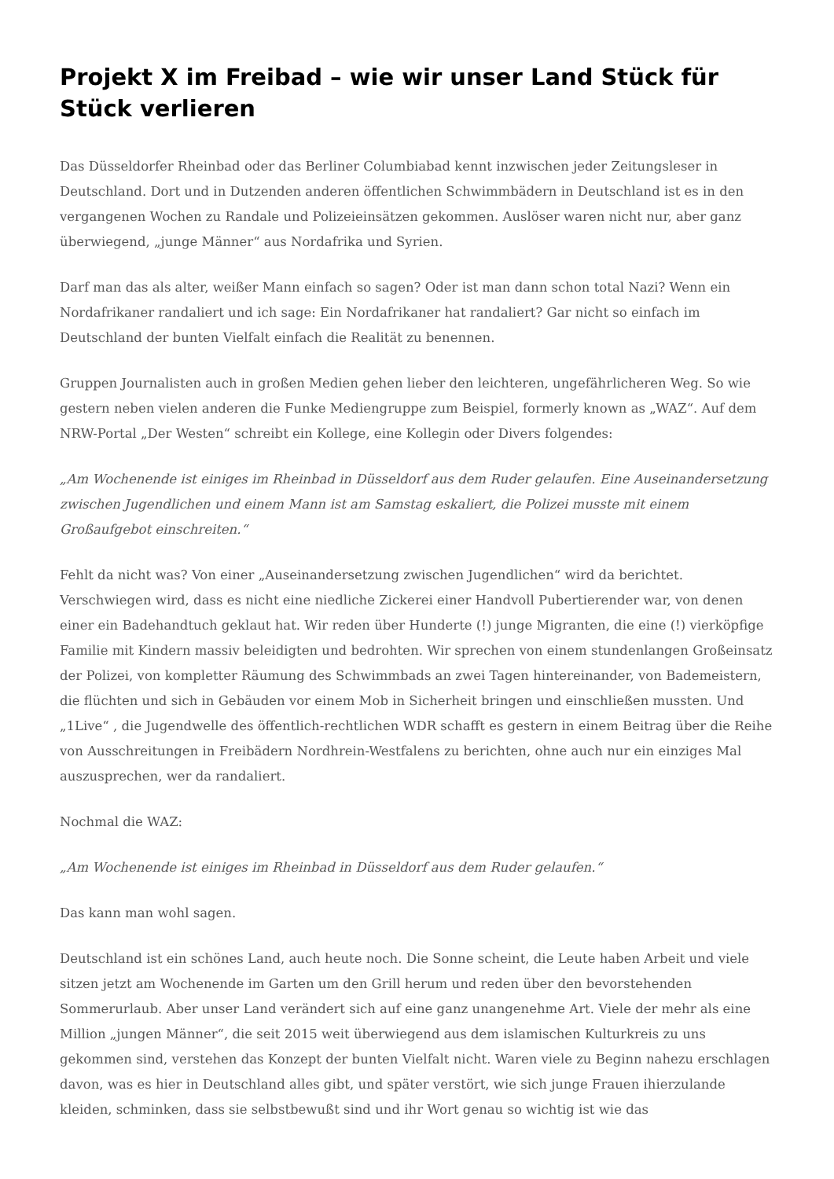Projekt X im Freibad – wie wir unser Land Stück für Stück verlieren
Das Düsseldorfer Rheinbad oder das Berliner Columbiabad kennt inzwischen jeder Zeitungsleser in Deutschland. Dort und in Dutzenden anderen öffentlichen Schwimmbädern in Deutschland ist es in den vergangenen Wochen zu Randale und Polizeieinsätzen gekommen. Auslöser waren nicht nur, aber ganz überwiegend, „junge Männer“ aus Nordafrika und Syrien.
Darf man das als alter, weißer Mann einfach so sagen? Oder ist man dann schon total Nazi? Wenn ein Nordafrikaner randaliert und ich sage: Ein Nordafrikaner hat randaliert? Gar nicht so einfach im Deutschland der bunten Vielfalt einfach die Realität zu benennen.
Gruppen Journalisten auch in großen Medien gehen lieber den leichteren, ungefährlicheren Weg. So wie gestern neben vielen anderen die Funke Mediengruppe zum Beispiel, formerly known as „WAZ“. Auf dem NRW-Portal „Der Westen“ schreibt ein Kollege, eine Kollegin oder Divers folgendes:
„Am Wochenende ist einiges im Rheinbad in Düsseldorf aus dem Ruder gelaufen. Eine Auseinandersetzung zwischen Jugendlichen und einem Mann ist am Samstag eskaliert, die Polizei musste mit einem Großaufgebot einschreiten.“
Fehlt da nicht was? Von einer „Auseinandersetzung zwischen Jugendlichen“ wird da berichtet. Verschwiegen wird, dass es nicht eine niedliche Zickerei einer Handvoll Pubertierender war, von denen einer ein Badehandtuch geklaut hat. Wir reden über Hunderte (!) junge Migranten, die eine (!) vierköpfige Familie mit Kindern massiv beleidigten und bedrohten. Wir sprechen von einem stundenlangen Großeinsatz der Polizei, von kompletter Räumung des Schwimmbads an zwei Tagen hintereinander, von Bademeistern, die flüchten und sich in Gebäuden vor einem Mob in Sicherheit bringen und einschließen mussten. Und „1Live“ , die Jugendwelle des öffentlich-rechtlichen WDR schafft es gestern in einem Beitrag über die Reihe von Ausschreitungen in Freibädern Nordhrein-Westfalens zu berichten, ohne auch nur ein einziges Mal auszusprechen, wer da randaliert.
Nochmal die WAZ:
„Am Wochenende ist einiges im Rheinbad in Düsseldorf aus dem Ruder gelaufen.“
Das kann man wohl sagen.
Deutschland ist ein schönes Land, auch heute noch. Die Sonne scheint, die Leute haben Arbeit und viele sitzen jetzt am Wochenende im Garten um den Grill herum und reden über den bevorstehenden Sommerurlaub. Aber unser Land verändert sich auf eine ganz unangenehme Art. Viele der mehr als eine Million „jungen Männer“, die seit 2015 weit überwiegend aus dem islamischen Kulturkreis zu uns gekommen sind, verstehen das Konzept der bunten Vielfalt nicht. Waren viele zu Beginn nahezu erschlagen davon, was es hier in Deutschland alles gibt, und später verstört, wie sich junge Frauen ihierzulande kleiden, schminken, dass sie selbstbewußt sind und ihr Wort genau so wichtig ist wie das